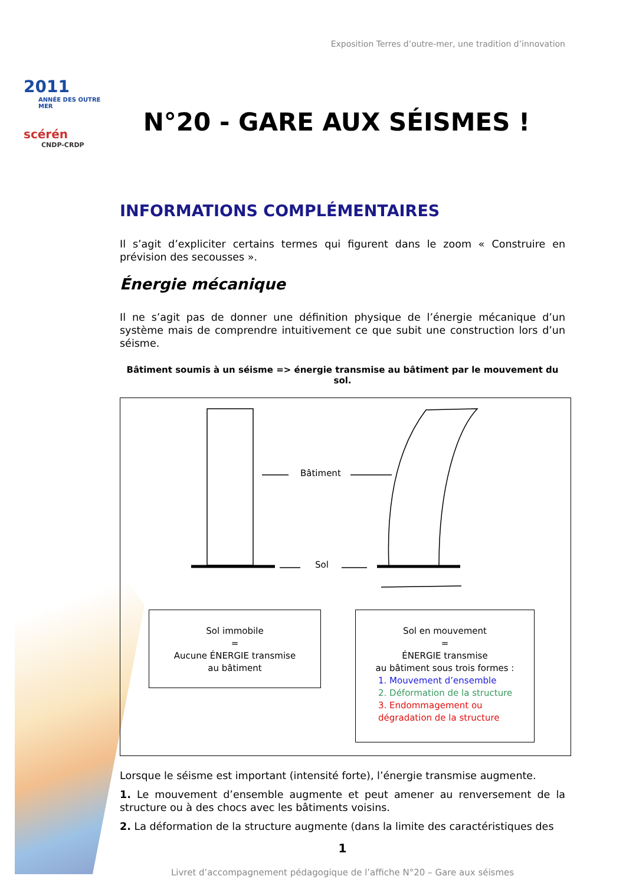2011
ANNÉE DES OUTRE MER
scérén
CNDP-CRDP
Exposition Terres d’outre-mer, une tradition d’innovation
N°20 - GARE AUX SÉISMES !
INFORMATIONS COMPLÉMENTAIRES
Il s’agit d’expliciter certains termes qui figurent dans le zoom « Construire en prévision des secousses ».
Énergie mécanique
Il ne s’agit pas de donner une définition physique de l’énergie mécanique d’un système mais de comprendre intuitivement ce que subit une construction lors d’un séisme.
Bâtiment soumis à un séisme => énergie transmise au bâtiment par le mouvement du sol.
Bâtiment
Sol
Sol immobile
=
Aucune ÉNERGIE transmise
au bâtiment
Sol en mouvement
=
ÉNERGIE transmise
au bâtiment sous trois formes :
1. Mouvement d’ensemble
2. Déformation de la structure
3. Endommagement ou dégradation de la structure
Lorsque le séisme est important (intensité forte), l’énergie transmise augmente.
1. Le mouvement d’ensemble augmente et peut amener au renversement de la structure ou à des chocs avec les bâtiments voisins.
2. La déformation de la structure augmente (dans la limite des caractéristiques des
1
Livret d’accompagnement pédagogique de l’affiche N°20 – Gare aux séismes